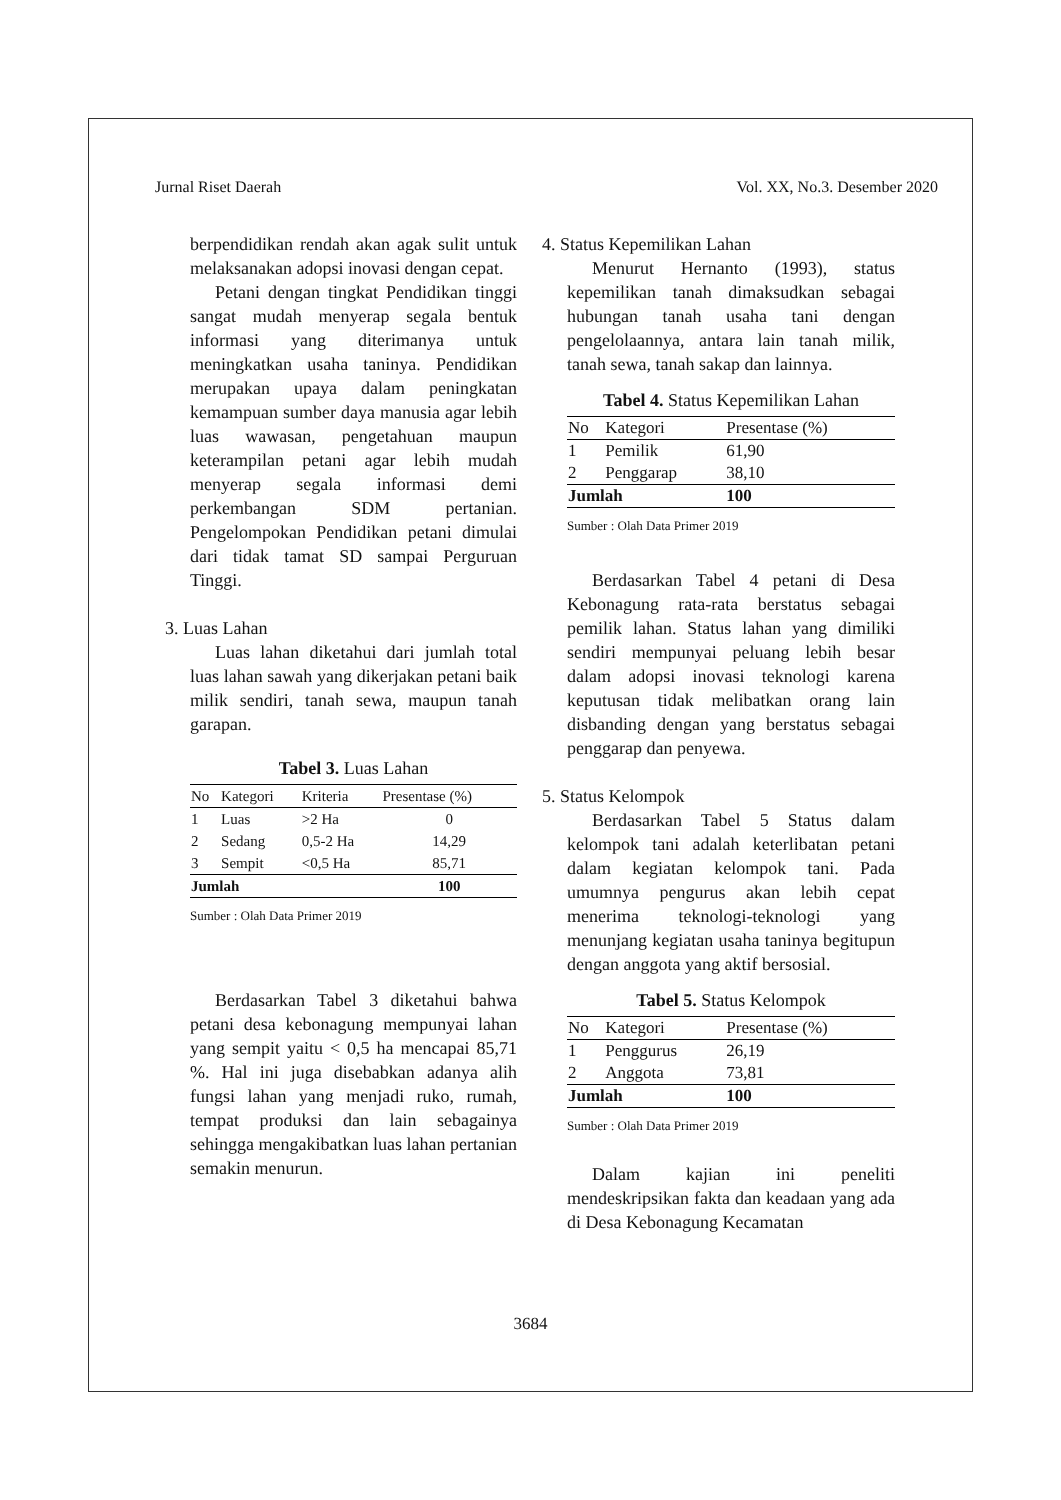Jurnal Riset Daerah Vol. XX, No.3. Desember 2020
berpendidikan rendah akan agak sulit untuk melaksanakan adopsi inovasi dengan cepat.
Petani dengan tingkat Pendidikan tinggi sangat mudah menyerap segala bentuk informasi yang diterimanya untuk meningkatkan usaha taninya. Pendidikan merupakan upaya dalam peningkatan kemampuan sumber daya manusia agar lebih luas wawasan, pengetahuan maupun keterampilan petani agar lebih mudah menyerap segala informasi demi perkembangan SDM pertanian. Pengelompokan Pendidikan petani dimulai dari tidak tamat SD sampai Perguruan Tinggi.
3. Luas Lahan
Luas lahan diketahui dari jumlah total luas lahan sawah yang dikerjakan petani baik milik sendiri, tanah sewa, maupun tanah garapan.
Tabel 3. Luas Lahan
| No | Kategori | Kriteria | Presentase (%) |
| --- | --- | --- | --- |
| 1 | Luas | >2 Ha | 0 |
| 2 | Sedang | 0,5-2 Ha | 14,29 |
| 3 | Sempit | <0,5 Ha | 85,71 |
| Jumlah | | | 100 |
Sumber : Olah Data Primer 2019
Berdasarkan Tabel 3 diketahui bahwa petani desa kebonagung mempunyai lahan yang sempit yaitu < 0,5 ha mencapai 85,71 %. Hal ini juga disebabkan adanya alih fungsi lahan yang menjadi ruko, rumah, tempat produksi dan lain sebagainya sehingga mengakibatkan luas lahan pertanian semakin menurun.
4. Status Kepemilikan Lahan
Menurut Hernanto (1993), status kepemilikan tanah dimaksudkan sebagai hubungan tanah usaha tani dengan pengelolaannya, antara lain tanah milik, tanah sewa, tanah sakap dan lainnya.
Tabel 4. Status Kepemilikan Lahan
| No | Kategori | Presentase (%) |
| --- | --- | --- |
| 1 | Pemilik | 61,90 |
| 2 | Penggarap | 38,10 |
| Jumlah | | 100 |
Sumber : Olah Data Primer 2019
Berdasarkan Tabel 4 petani di Desa Kebonagung rata-rata berstatus sebagai pemilik lahan. Status lahan yang dimiliki sendiri mempunyai peluang lebih besar dalam adopsi inovasi teknologi karena keputusan tidak melibatkan orang lain disbanding dengan yang berstatus sebagai penggarap dan penyewa.
5. Status Kelompok
Berdasarkan Tabel 5 Status dalam kelompok tani adalah keterlibatan petani dalam kegiatan kelompok tani. Pada umumnya pengurus akan lebih cepat menerima teknologi-teknologi yang menunjang kegiatan usaha taninya begitupun dengan anggota yang aktif bersosial.
Tabel 5. Status Kelompok
| No | Kategori | Presentase (%) |
| --- | --- | --- |
| 1 | Penggurus | 26,19 |
| 2 | Anggota | 73,81 |
| Jumlah | | 100 |
Sumber : Olah Data Primer 2019
Dalam kajian ini peneliti mendeskripsikan fakta dan keadaan yang ada di Desa Kebonagung Kecamatan
3684